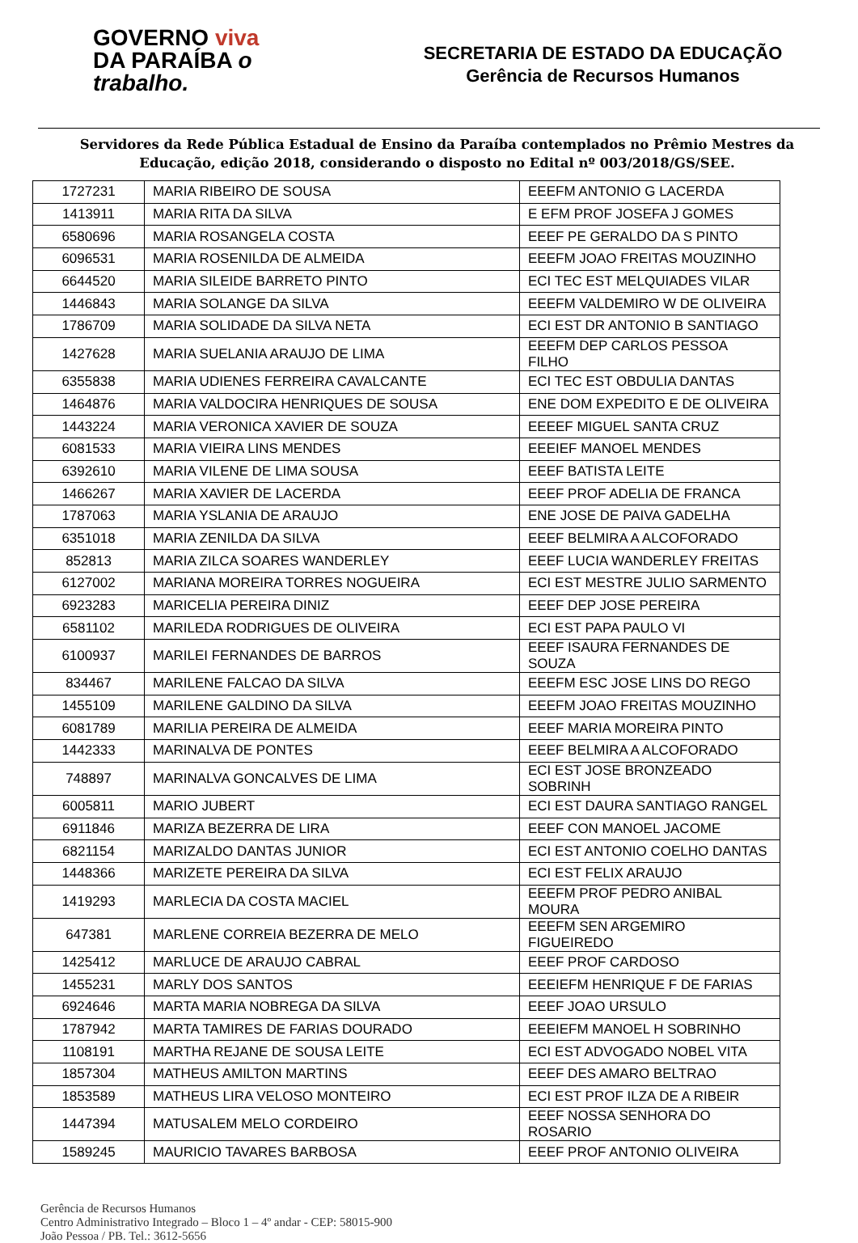GOVERNO viva
DA PARAÍBA o trabalho.
SECRETARIA DE ESTADO DA EDUCAÇÃO
Gerência de Recursos Humanos
Servidores da Rede Pública Estadual de Ensino da Paraíba contemplados no Prêmio Mestres da Educação, edição 2018, considerando o disposto no Edital nº 003/2018/GS/SEE.
| 1727231 | MARIA RIBEIRO DE SOUSA | EEEFM ANTONIO G LACERDA |
| 1413911 | MARIA RITA DA SILVA | E EFM PROF JOSEFA J GOMES |
| 6580696 | MARIA ROSANGELA COSTA | EEEF PE GERALDO DA S PINTO |
| 6096531 | MARIA ROSENILDA DE ALMEIDA | EEEFM JOAO FREITAS MOUZINHO |
| 6644520 | MARIA SILEIDE BARRETO PINTO | ECI TEC EST MELQUIADES VILAR |
| 1446843 | MARIA SOLANGE DA SILVA | EEEFM VALDEMIRO W DE OLIVEIRA |
| 1786709 | MARIA SOLIDADE DA SILVA NETA | ECI EST DR ANTONIO B SANTIAGO |
| 1427628 | MARIA SUELANIA ARAUJO DE LIMA | EEEFM DEP CARLOS PESSOA FILHO |
| 6355838 | MARIA UDIENES FERREIRA CAVALCANTE | ECI TEC EST OBDULIA DANTAS |
| 1464876 | MARIA VALDOCIRA HENRIQUES DE SOUSA | ENE DOM EXPEDITO E DE OLIVEIRA |
| 1443224 | MARIA VERONICA XAVIER DE SOUZA | EEEEF MIGUEL SANTA CRUZ |
| 6081533 | MARIA VIEIRA LINS MENDES | EEEIEF MANOEL MENDES |
| 6392610 | MARIA VILENE DE LIMA SOUSA | EEEF BATISTA LEITE |
| 1466267 | MARIA XAVIER DE LACERDA | EEEF PROF ADELIA DE FRANCA |
| 1787063 | MARIA YSLANIA DE ARAUJO | ENE JOSE DE PAIVA GADELHA |
| 6351018 | MARIA ZENILDA DA SILVA | EEEF BELMIRA A ALCOFORADO |
| 852813 | MARIA ZILCA SOARES WANDERLEY | EEEF LUCIA WANDERLEY FREITAS |
| 6127002 | MARIANA MOREIRA TORRES NOGUEIRA | ECI EST MESTRE JULIO SARMENTO |
| 6923283 | MARICELIA PEREIRA DINIZ | EEEF DEP JOSE PEREIRA |
| 6581102 | MARILEDA RODRIGUES DE OLIVEIRA | ECI EST PAPA PAULO VI |
| 6100937 | MARILEI FERNANDES DE BARROS | EEEF ISAURA FERNANDES DE SOUZA |
| 834467 | MARILENE FALCAO DA SILVA | EEEFM ESC JOSE LINS DO REGO |
| 1455109 | MARILENE GALDINO DA SILVA | EEEFM JOAO FREITAS MOUZINHO |
| 6081789 | MARILIA PEREIRA DE ALMEIDA | EEEF MARIA MOREIRA PINTO |
| 1442333 | MARINALVA DE PONTES | EEEF BELMIRA A ALCOFORADO |
| 748897 | MARINALVA GONCALVES DE LIMA | ECI EST JOSE BRONZEADO SOBRINH |
| 6005811 | MARIO JUBERT | ECI EST DAURA SANTIAGO RANGEL |
| 6911846 | MARIZA BEZERRA DE LIRA | EEEF CON MANOEL JACOME |
| 6821154 | MARIZALDO DANTAS JUNIOR | ECI EST ANTONIO COELHO DANTAS |
| 1448366 | MARIZETE PEREIRA DA SILVA | ECI EST FELIX ARAUJO |
| 1419293 | MARLECIA DA COSTA MACIEL | EEEFM PROF PEDRO ANIBAL MOURA |
| 647381 | MARLENE CORREIA BEZERRA DE MELO | EEEFM SEN ARGEMIRO FIGUEIREDO |
| 1425412 | MARLUCE DE ARAUJO CABRAL | EEEF PROF CARDOSO |
| 1455231 | MARLY DOS SANTOS | EEEIEFM HENRIQUE F DE FARIAS |
| 6924646 | MARTA MARIA NOBREGA DA SILVA | EEEF JOAO URSULO |
| 1787942 | MARTA TAMIRES DE FARIAS DOURADO | EEEIEFM MANOEL H SOBRINHO |
| 1108191 | MARTHA REJANE DE SOUSA LEITE | ECI EST ADVOGADO NOBEL VITA |
| 1857304 | MATHEUS AMILTON MARTINS | EEEF DES AMARO BELTRAO |
| 1853589 | MATHEUS LIRA VELOSO MONTEIRO | ECI EST PROF ILZA DE A RIBEIR |
| 1447394 | MATUSALEM MELO CORDEIRO | EEEF NOSSA SENHORA DO ROSARIO |
| 1589245 | MAURICIO TAVARES BARBOSA | EEEF PROF ANTONIO OLIVEIRA |
Gerência de Recursos Humanos
Centro Administrativo Integrado – Bloco 1 – 4º andar - CEP: 58015-900
João Pessoa / PB. Tel.: 3612-5656